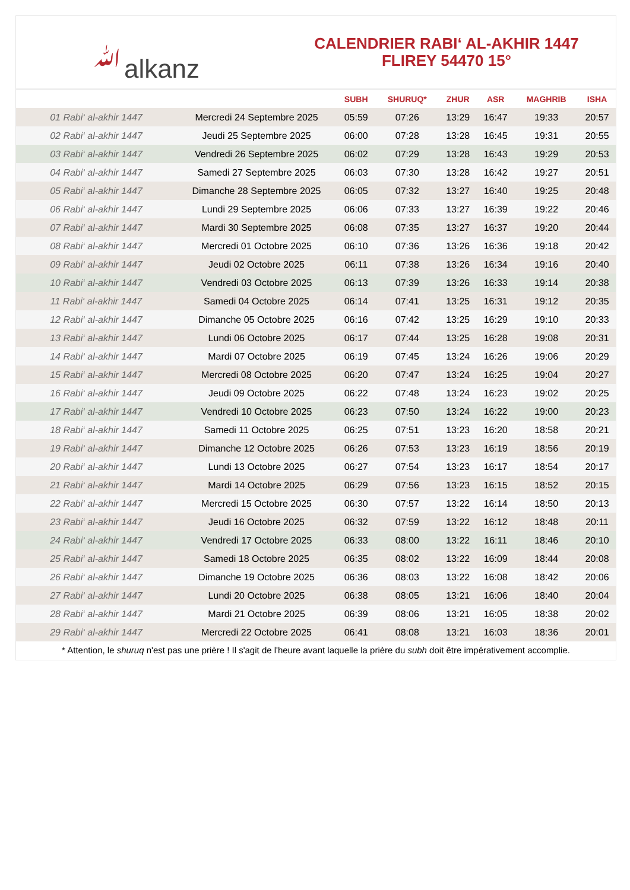ﷲalkanz
CALENDRIER RABI‘ AL-AKHIR 1447
FLIREY 54470 15°
| | | SUBH | SHURUQ* | ZHUR | ASR | MAGHRIB | ISHA |
| --- | --- | --- | --- | --- | --- | --- | --- |
| 01 Rabi‘ al-akhir 1447 | Mercredi 24 Septembre 2025 | 05:59 | 07:26 | 13:29 | 16:47 | 19:33 | 20:57 |
| 02 Rabi‘ al-akhir 1447 | Jeudi 25 Septembre 2025 | 06:00 | 07:28 | 13:28 | 16:45 | 19:31 | 20:55 |
| 03 Rabi‘ al-akhir 1447 | Vendredi 26 Septembre 2025 | 06:02 | 07:29 | 13:28 | 16:43 | 19:29 | 20:53 |
| 04 Rabi‘ al-akhir 1447 | Samedi 27 Septembre 2025 | 06:03 | 07:30 | 13:28 | 16:42 | 19:27 | 20:51 |
| 05 Rabi‘ al-akhir 1447 | Dimanche 28 Septembre 2025 | 06:05 | 07:32 | 13:27 | 16:40 | 19:25 | 20:48 |
| 06 Rabi‘ al-akhir 1447 | Lundi 29 Septembre 2025 | 06:06 | 07:33 | 13:27 | 16:39 | 19:22 | 20:46 |
| 07 Rabi‘ al-akhir 1447 | Mardi 30 Septembre 2025 | 06:08 | 07:35 | 13:27 | 16:37 | 19:20 | 20:44 |
| 08 Rabi‘ al-akhir 1447 | Mercredi 01 Octobre 2025 | 06:10 | 07:36 | 13:26 | 16:36 | 19:18 | 20:42 |
| 09 Rabi‘ al-akhir 1447 | Jeudi 02 Octobre 2025 | 06:11 | 07:38 | 13:26 | 16:34 | 19:16 | 20:40 |
| 10 Rabi‘ al-akhir 1447 | Vendredi 03 Octobre 2025 | 06:13 | 07:39 | 13:26 | 16:33 | 19:14 | 20:38 |
| 11 Rabi‘ al-akhir 1447 | Samedi 04 Octobre 2025 | 06:14 | 07:41 | 13:25 | 16:31 | 19:12 | 20:35 |
| 12 Rabi‘ al-akhir 1447 | Dimanche 05 Octobre 2025 | 06:16 | 07:42 | 13:25 | 16:29 | 19:10 | 20:33 |
| 13 Rabi‘ al-akhir 1447 | Lundi 06 Octobre 2025 | 06:17 | 07:44 | 13:25 | 16:28 | 19:08 | 20:31 |
| 14 Rabi‘ al-akhir 1447 | Mardi 07 Octobre 2025 | 06:19 | 07:45 | 13:24 | 16:26 | 19:06 | 20:29 |
| 15 Rabi‘ al-akhir 1447 | Mercredi 08 Octobre 2025 | 06:20 | 07:47 | 13:24 | 16:25 | 19:04 | 20:27 |
| 16 Rabi‘ al-akhir 1447 | Jeudi 09 Octobre 2025 | 06:22 | 07:48 | 13:24 | 16:23 | 19:02 | 20:25 |
| 17 Rabi‘ al-akhir 1447 | Vendredi 10 Octobre 2025 | 06:23 | 07:50 | 13:24 | 16:22 | 19:00 | 20:23 |
| 18 Rabi‘ al-akhir 1447 | Samedi 11 Octobre 2025 | 06:25 | 07:51 | 13:23 | 16:20 | 18:58 | 20:21 |
| 19 Rabi‘ al-akhir 1447 | Dimanche 12 Octobre 2025 | 06:26 | 07:53 | 13:23 | 16:19 | 18:56 | 20:19 |
| 20 Rabi‘ al-akhir 1447 | Lundi 13 Octobre 2025 | 06:27 | 07:54 | 13:23 | 16:17 | 18:54 | 20:17 |
| 21 Rabi‘ al-akhir 1447 | Mardi 14 Octobre 2025 | 06:29 | 07:56 | 13:23 | 16:15 | 18:52 | 20:15 |
| 22 Rabi‘ al-akhir 1447 | Mercredi 15 Octobre 2025 | 06:30 | 07:57 | 13:22 | 16:14 | 18:50 | 20:13 |
| 23 Rabi‘ al-akhir 1447 | Jeudi 16 Octobre 2025 | 06:32 | 07:59 | 13:22 | 16:12 | 18:48 | 20:11 |
| 24 Rabi‘ al-akhir 1447 | Vendredi 17 Octobre 2025 | 06:33 | 08:00 | 13:22 | 16:11 | 18:46 | 20:10 |
| 25 Rabi‘ al-akhir 1447 | Samedi 18 Octobre 2025 | 06:35 | 08:02 | 13:22 | 16:09 | 18:44 | 20:08 |
| 26 Rabi‘ al-akhir 1447 | Dimanche 19 Octobre 2025 | 06:36 | 08:03 | 13:22 | 16:08 | 18:42 | 20:06 |
| 27 Rabi‘ al-akhir 1447 | Lundi 20 Octobre 2025 | 06:38 | 08:05 | 13:21 | 16:06 | 18:40 | 20:04 |
| 28 Rabi‘ al-akhir 1447 | Mardi 21 Octobre 2025 | 06:39 | 08:06 | 13:21 | 16:05 | 18:38 | 20:02 |
| 29 Rabi‘ al-akhir 1447 | Mercredi 22 Octobre 2025 | 06:41 | 08:08 | 13:21 | 16:03 | 18:36 | 20:01 |
* Attention, le shuruq n'est pas une prière ! Il s'agit de l'heure avant laquelle la prière du subh doit être impérativement accomplie.